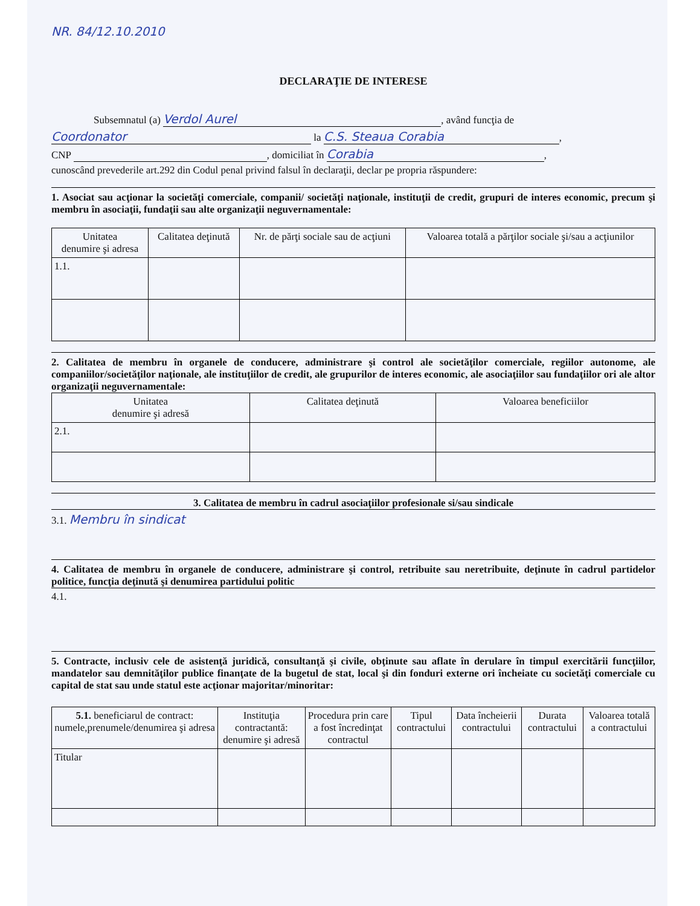NR. 84/12.10.2010
DECLARAŢIE DE INTERESE
Subsemnatul (a) Verdol Aurel, având funcţia de
Coordonator la C.S. Steaua Corabia,
CNP , domiciliat în Corabia,
cunoscând prevederile art.292 din Codul penal privind falsul în declaraţii, declar pe propria răspundere:
1. Asociat sau acţionar la societăţi comerciale, companii/ societăţi naţionale, instituţii de credit, grupuri de interes economic, precum şi membru în asociaţii, fundaţii sau alte organizaţii neguvernamentale:
| Unitatea denumire şi adresa | Calitatea deţinută | Nr. de părţi sociale sau de acţiuni | Valoarea totală a părţilor sociale şi/sau a acţiunilor |
| --- | --- | --- | --- |
| 1.1. | | | |
2. Calitatea de membru în organele de conducere, administrare şi control ale societăţilor comerciale, regiilor autonome, ale companiilor/societăţilor naţionale, ale instituţiilor de credit, ale grupurilor de interes economic, ale asociaţiilor sau fundaţiilor ori ale altor organizaţii neguvernamentale:
| Unitatea denumire şi adresă | Calitatea deţinută | Valoarea beneficiilor |
| --- | --- | --- |
| 2.1. | | |
3. Calitatea de membru în cadrul asociaţiilor profesionale si/sau sindicale
3.1. Membru în sindicat
4. Calitatea de membru în organele de conducere, administrare şi control, retribuite sau neretribuite, deţinute în cadrul partidelor politice, funcţia deţinută şi denumirea partidului politic
4.1.
5. Contracte, inclusiv cele de asistenţă juridică, consultanţă şi civile, obţinute sau aflate în derulare în timpul exercitării funcţiilor, mandatelor sau demnităţilor publice finanţate de la bugetul de stat, local şi din fonduri externe ori încheiate cu societăţi comerciale cu capital de stat sau unde statul este acţionar majoritar/minoritar:
| 5.1. beneficiarul de contract: numele,prenumele/denumirea şi adresa | Instituţia contractantă: denumire şi adresă | Procedura prin care a fost încredinţat contractul | Tipul contractului | Data încheierii contractului | Durata contractului | Valoarea totală a contractului |
| --- | --- | --- | --- | --- | --- | --- |
| Titular | | | | | | |